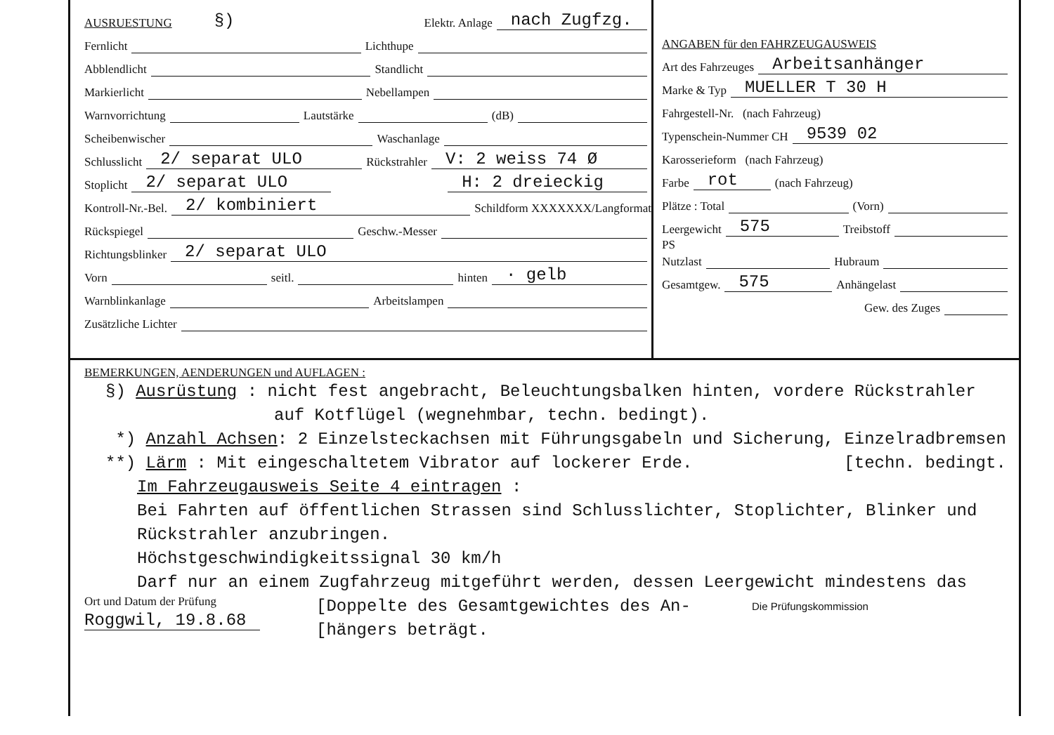AUSRUESTUNG §) Elektr. Anlage nach Zugfzg.
Fernlicht Lichthupe
Abblendlicht Standlicht
Markierlicht Nebellampen
Warnvorrichtung Lautstärke (dB)
Scheibenwischer Waschanlage
Schlusslicht 2/ separat ULO Rückstrahler V: 2 weiss 74 Ø
Stoplicht 2/ separat ULO H: 2 dreieckig
Kontroll-Nr.-Bel. 2/ kombiniert Schildform XXXXXXX/Langformat
Rückspiegel Geschw.-Messer
Richtungsblinker 2/ separat ULO
Vorn seitl. hinten · gelb
Warnblinkanlage Arbeitslampen
Zusätzliche Lichter
ANGABEN für den FAHRZEUGAUSWEIS
Art des Fahrzeuges Arbeitsanhänger
Marke & Typ MUELLER T 30 H
Fahrgestell-Nr. (nach Fahrzeug)
Typenschein-Nummer CH 9539 02
Karosserieform (nach Fahrzeug)
Farbe rot (nach Fahrzeug)
Plätze : Total (Vorn)
Leergewicht 575 Treibstoff
PS
Nutzlast Hubraum
Gesamtgew. 575 Anhängelast
Gew. des Zuges
BEMERKUNGEN, AENDERUNGEN und AUFLAGEN :
§) Ausrüstung : nicht fest angebracht, Beleuchtungsbalken hinten, vordere Rückstrahler
auf Kotflügel (wegnehmbar, techn. bedingt).
*) Anzahl Achsen: 2 Einzelsteckachsen mit Führungsgabeln und Sicherung, Einzelradbremsen
**) Lärm : Mit eingeschaltetem Vibrator auf lockerer Erde. [techn. bedingt.
Im Fahrzeugausweis Seite 4 eintragen :
Bei Fahrten auf öffentlichen Strassen sind Schlusslichter, Stoplichter, Blinker und
Rückstrahler anzubringen.
Höchstgeschwindigkeitssignal 30 km/h
Darf nur an einem Zugfahrzeug mitgeführt werden, dessen Leergewicht mindestens das
Ort und Datum der Prüfung
Roggwil, 19.8.68
[Doppelte des Gesamtgewichtes des An-
[hängers beträgt.
Die Prüfungskommission